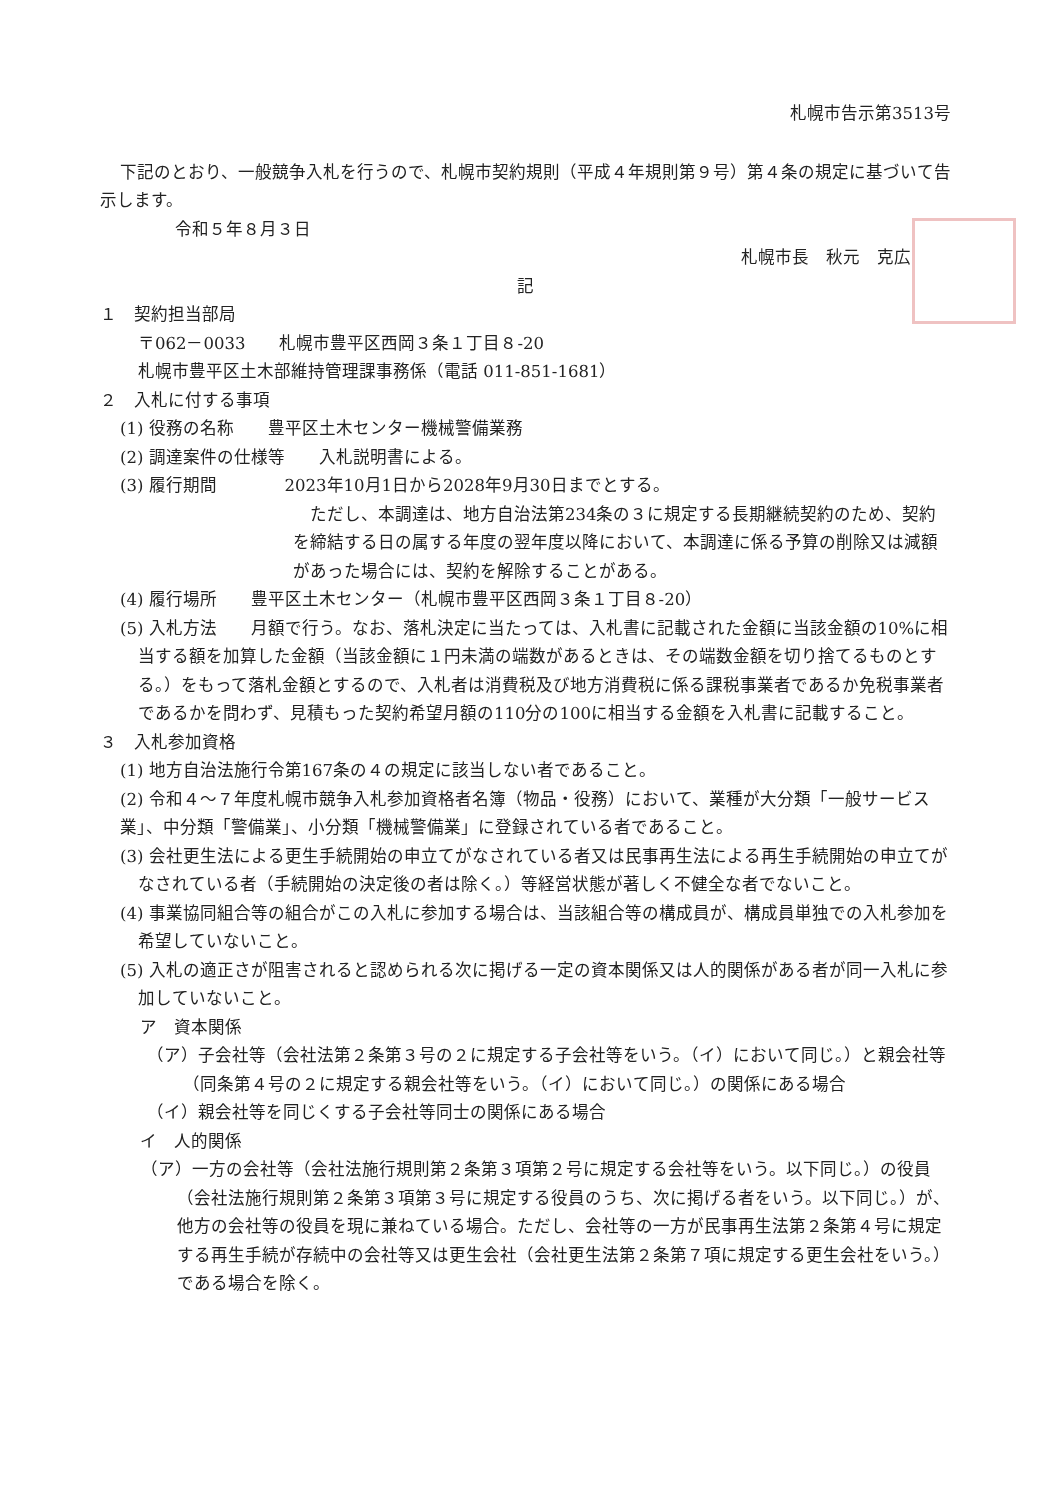札幌市告示第3513号
下記のとおり、一般競争入札を行うので、札幌市契約規則（平成４年規則第９号）第４条の規定に基づいて告示します。
令和５年８月３日
札幌市長　秋元　克広
記
１　契約担当部局
〒062－0033　　札幌市豊平区西岡３条１丁目８-20
札幌市豊平区土木部維持管理課事務係（電話 011-851-1681）
２　入札に付する事項
(1) 役務の名称　　豊平区土木センター機械警備業務
(2) 調達案件の仕様等　　入札説明書による。
(3) 履行期間　　　　2023年10月1日から2028年9月30日までとする。
　ただし、本調達は、地方自治法第234条の３に規定する長期継続契約のため、契約を締結する日の属する年度の翌年度以降において、本調達に係る予算の削除又は減額があった場合には、契約を解除することがある。
(4) 履行場所　　豊平区土木センター（札幌市豊平区西岡３条１丁目８-20）
(5) 入札方法　　月額で行う。なお、落札決定に当たっては、入札書に記載された金額に当該金額の10%に相当する額を加算した金額（当該金額に１円未満の端数があるときは、その端数金額を切り捨てるものとする。）をもって落札金額とするので、入札者は消費税及び地方消費税に係る課税事業者であるか免税事業者であるかを問わず、見積もった契約希望月額の110分の100に相当する金額を入札書に記載すること。
３　入札参加資格
(1) 地方自治法施行令第167条の４の規定に該当しない者であること。
(2) 令和４～７年度札幌市競争入札参加資格者名簿（物品・役務）において、業種が大分類「一般サービス業」、中分類「警備業」、小分類「機械警備業」に登録されている者であること。
(3) 会社更生法による更生手続開始の申立てがなされている者又は民事再生法による再生手続開始の申立てがなされている者（手続開始の決定後の者は除く。）等経営状態が著しく不健全な者でないこと。
(4) 事業協同組合等の組合がこの入札に参加する場合は、当該組合等の構成員が、構成員単独での入札参加を希望していないこと。
(5) 入札の適正さが阻害されると認められる次に掲げる一定の資本関係又は人的関係がある者が同一入札に参加していないこと。
ア　資本関係
（ア）子会社等（会社法第２条第３号の２に規定する子会社等をいう。（イ）において同じ。）と親会社等（同条第４号の２に規定する親会社等をいう。（イ）において同じ。）の関係にある場合
（イ）親会社等を同じくする子会社等同士の関係にある場合
イ　人的関係
（ア）一方の会社等（会社法施行規則第２条第３項第２号に規定する会社等をいう。以下同じ。）の役員（会社法施行規則第２条第３項第３号に規定する役員のうち、次に掲げる者をいう。以下同じ。）が、他方の会社等の役員を現に兼ねている場合。ただし、会社等の一方が民事再生法第２条第４号に規定する再生手続が存続中の会社等又は更生会社（会社更生法第２条第７項に規定する更生会社をいう。）である場合を除く。